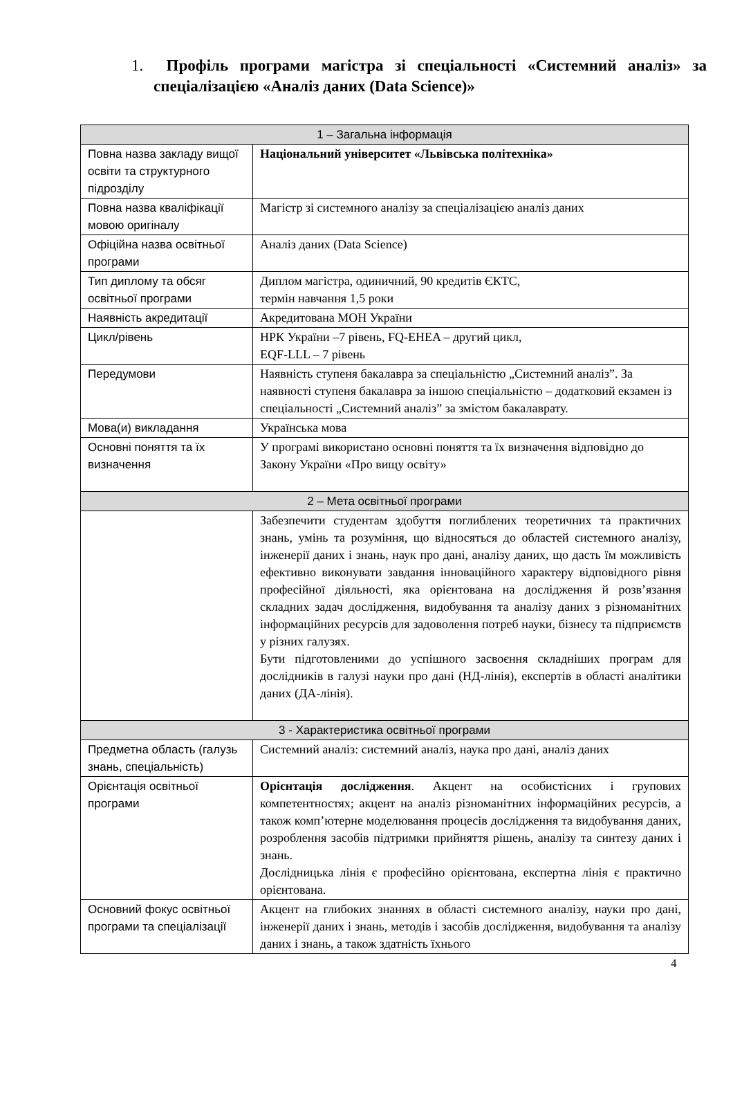1. Профіль програми магістра зі спеціальності «Системний аналіз» за спеціалізацією «Аналіз даних (Data Science)»
| 1 – Загальна інформація | |
| --- | --- |
| Повна назва закладу вищої освіти та структурного підрозділу | Національний університет «Львівська політехніка» |
| Повна назва кваліфікації мовою оригіналу | Магістр зі системного аналізу за спеціалізацією аналіз даних |
| Офіційна назва освітньої програми | Аналіз даних (Data Science) |
| Тип диплому та обсяг освітньої програми | Диплом магістра, одиничний, 90 кредитів ЄКТС, термін навчання 1,5 роки |
| Наявність акредитації | Акредитована МОН України |
| Цикл/рівень | НРК України –7 рівень, FQ-EHEA – другий цикл, EQF-LLL – 7 рівень |
| Передумови | Наявність ступеня бакалавра за спеціальністю „Системний аналіз”. За наявності ступеня бакалавра за іншою спеціальністю – додатковий екзамен із спеціальності „Системний аналіз” за змістом бакалаврату. |
| Мова(и) викладання | Українська мова |
| Основні поняття та їх визначення | У програмі використано основні поняття та їх визначення відповідно до Закону України «Про вищу освіту» |
| 2 – Мета освітньої програми | |
| | Забезпечити студентам здобуття поглиблених теоретичних та практичних знань, умінь та розуміння, що відносяться до областей системного аналізу, інженерії даних і знань, наук про дані, аналізу даних, що дасть їм можливість ефективно виконувати завдання інноваційного характеру відповідного рівня професійної діяльності, яка орієнтована на дослідження й розв’язання складних задач дослідження, видобування та аналізу даних з різноманітних інформаційних ресурсів для задоволення потреб науки, бізнесу та підприємств у різних галузях. Бути підготовленими до успішного засвоєння складніших програм для дослідників в галузі науки про дані (НД-лінія), експертів в області аналітики даних (ДА-лінія). |
| 3 - Характеристика освітньої програми | |
| Предметна область (галузь знань, спеціальність) | Системний аналіз: системний аналіз, наука про дані, аналіз даних |
| Орієнтація освітньої програми | Орієнтація дослідження . Акцент на особистісних і групових компетентностях; акцент на аналіз різноманітних інформаційних ресурсів, а також комп’ютерне моделювання процесів дослідження та видобування даних, розроблення засобів підтримки прийняття рішень, аналізу та синтезу даних і знань. Дослідницька лінія є професійно орієнтована, експертна лінія є практично орієнтована. |
| Основний фокус освітньої програми та спеціалізації | Акцент на глибоких знаннях в області системного аналізу, науки про дані, інженерії даних і знань, методів і засобів дослідження, видобування та аналізу даних і знань, а також здатність їхнього |
4